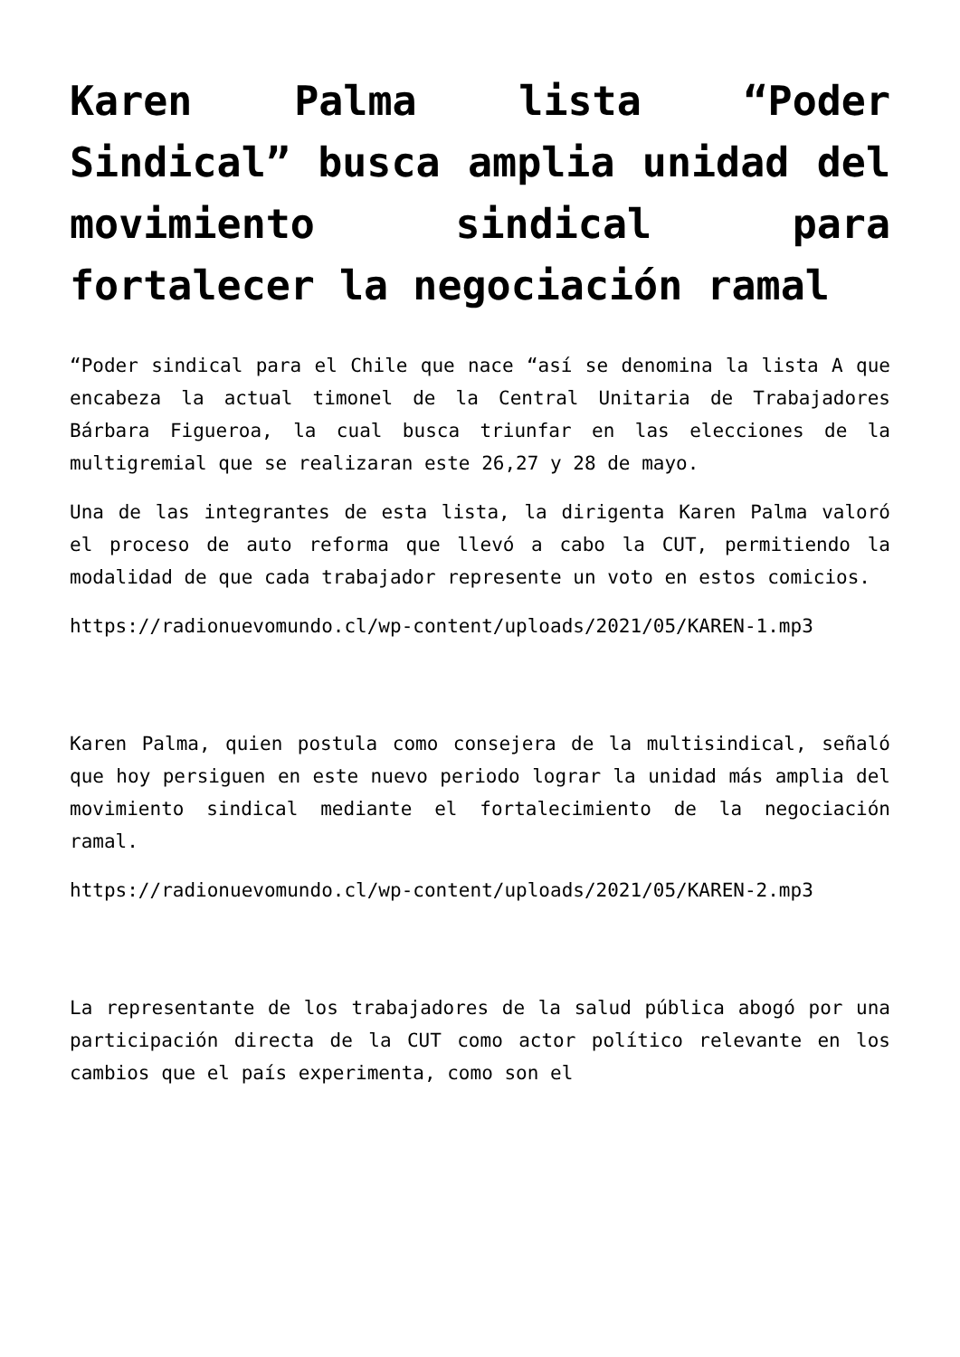Karen Palma lista “Poder Sindical” busca amplia unidad del movimiento sindical para fortalecer la negociación ramal
“Poder sindical para el Chile que nace “así se denomina la lista A que encabeza la actual timonel de la Central Unitaria de Trabajadores Bárbara Figueroa, la cual busca triunfar en las elecciones de la multigremial que se realizaran este 26,27 y 28 de mayo.
Una de las integrantes de esta lista, la dirigenta Karen Palma valoró el proceso de auto reforma que llevó a cabo la CUT, permitiendo la modalidad de que cada trabajador represente un voto en estos comicios.
https://radionuevomundo.cl/wp-content/uploads/2021/05/KAREN-1.mp3
Karen Palma, quien postula como consejera de la multisindical, señaló que hoy persiguen en este nuevo periodo lograr la unidad más amplia del movimiento sindical mediante el fortalecimiento de la negociación ramal.
https://radionuevomundo.cl/wp-content/uploads/2021/05/KAREN-2.mp3
La representante de los trabajadores de la salud pública abogó por una participación directa de la CUT como actor político relevante en los cambios que el país experimenta, como son el